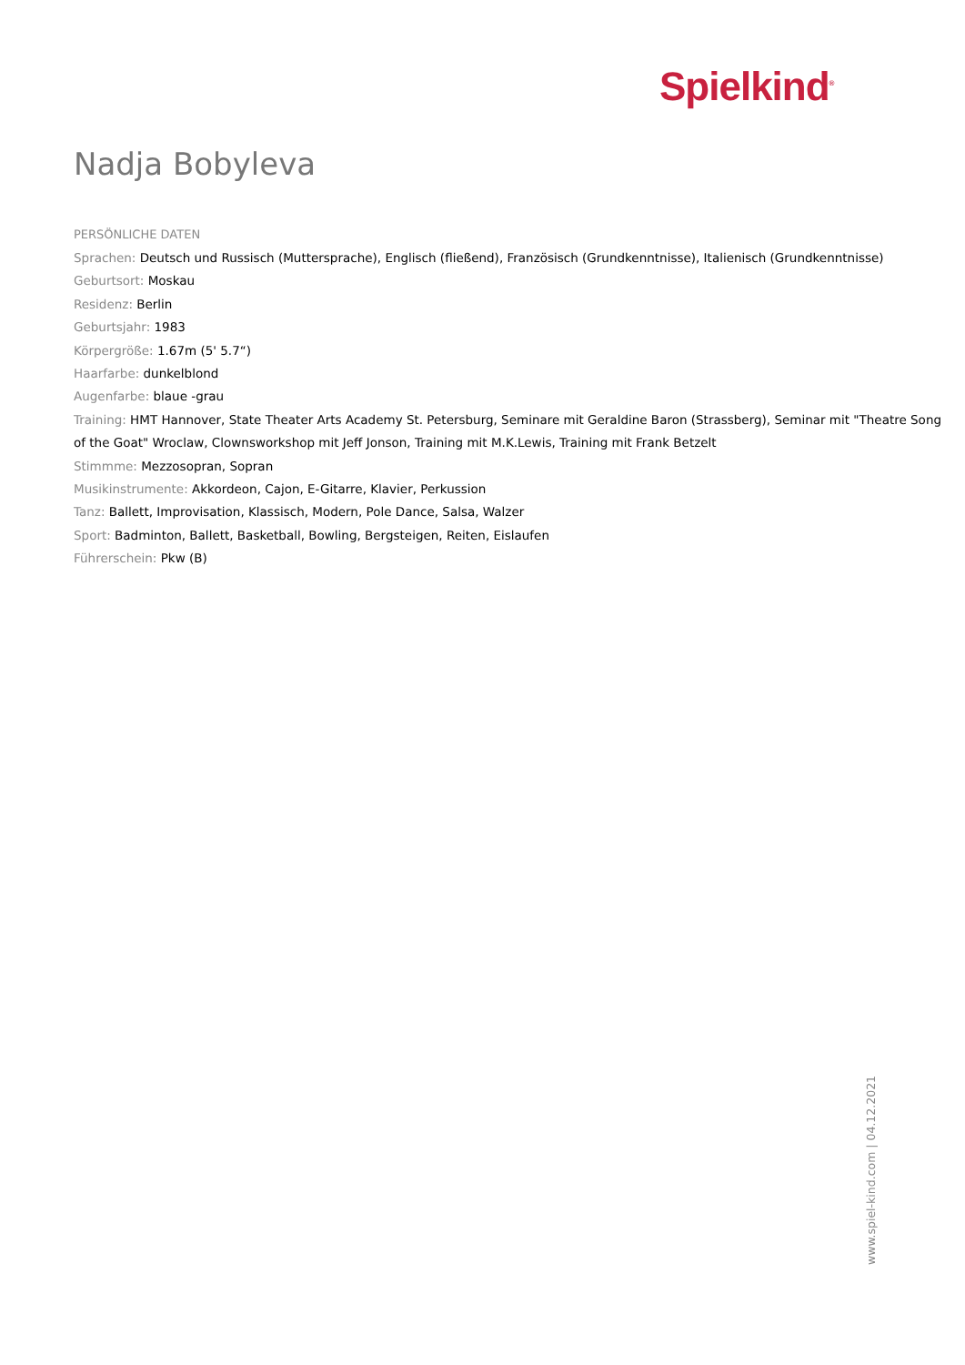Spielkind<sup>®</sup>
Nadja Bobyleva
PERSÖNLICHE DATEN
Sprachen: Deutsch und Russisch (Muttersprache), Englisch (fließend), Französisch (Grundkenntnisse), Italienisch (Grundkenntnisse)
Geburtsort: Moskau
Residenz: Berlin
Geburtsjahr: 1983
Körpergröße: 1.67m (5' 5.7“)
Haarfarbe: dunkelblond
Augenfarbe: blaue -grau
Training: HMT Hannover, State Theater Arts Academy St. Petersburg, Seminare mit Geraldine Baron (Strassberg), Seminar mit "Theatre Song of the Goat" Wroclaw, Clownsworkshop mit Jeff Jonson, Training mit M.K.Lewis, Training mit Frank Betzelt
Stimmme: Mezzosopran, Sopran
Musikinstrumente: Akkordeon, Cajon, E-Gitarre, Klavier, Perkussion
Tanz: Ballett, Improvisation, Klassisch, Modern, Pole Dance, Salsa, Walzer
Sport: Badminton, Ballett, Basketball, Bowling, Bergsteigen, Reiten, Eislaufen
Führerschein: Pkw (B)
www.spiel-kind.com | 04.12.2021